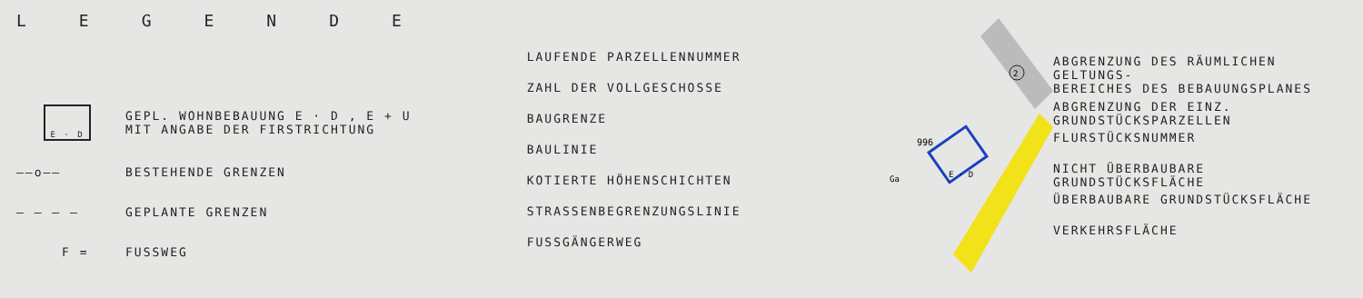LEGENDE
E · D
GEPL. WOHNBEBAUUNG E · D , E + U
MIT ANGABE DER FIRSTRICHTUNG
——o—— BESTEHENDE GRENZEN
— — — — GEPLANTE GRENZEN
F = FUSSWEG
LAUFENDE PARZELLENNUMMER
ZAHL DER VOLLGESCHOSSE
BAUGRENZE
BAULINIE
KOTIERTE HÖHENSCHICHTEN
STRASSENBEGRENZUNGSLINIE
FUSSGÄNGERWEG
996
Ga
E · D
2
ABGRENZUNG DES RÄUMLICHEN GELTUNGS-
BEREICHES DES BEBAUUNGSPLANES
ABGRENZUNG DER EINZ. GRUNDSTÜCKSPARZELLEN
FLURSTÜCKSNUMMER
NICHT ÜBERBAUBARE GRUNDSTÜCKSFLÄCHE
ÜBERBAUBARE GRUNDSTÜCKSFLÄCHE
VERKEHRSFLÄCHE